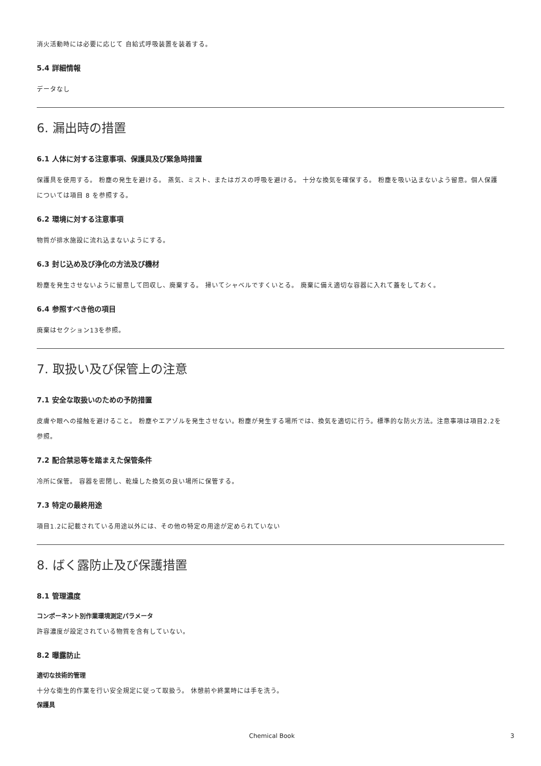消火活動時には必要に応じて 自給式呼吸装置を装着する。
5.4 詳細情報
データなし
6. 漏出時の措置
6.1 人体に対する注意事項、保護具及び緊急時措置
保護具を使用する。 粉塵の発生を避ける。 蒸気、ミスト、またはガスの呼吸を避ける。 十分な換気を確保する。 粉塵を吸い込まないよう留意。個人保護については項目 8 を参照する。
6.2 環境に対する注意事項
物質が排水施設に流れ込まないようにする。
6.3 封じ込め及び浄化の方法及び機材
粉塵を発生させないように留意して回収し、廃棄する。 掃いてシャベルですくいとる。 廃棄に備え適切な容器に入れて蓋をしておく。
6.4 参照すべき他の項目
廃棄はセクション13を参照。
7. 取扱い及び保管上の注意
7.1 安全な取扱いのための予防措置
皮膚や眼への接触を避けること。 粉塵やエアゾルを発生させない。粉塵が発生する場所では、換気を適切に行う。標準的な防火方法。注意事項は項目2.2を参照。
7.2 配合禁忌等を踏まえた保管条件
冷所に保管。 容器を密閉し、乾燥した換気の良い場所に保管する。
7.3 特定の最終用途
項目1.2に記載されている用途以外には、その他の特定の用途が定められていない
8. ばく露防止及び保護措置
8.1 管理濃度
コンポーネント別作業環境測定パラメータ
許容濃度が設定されている物質を含有していない。
8.2 曝露防止
適切な技術的管理
十分な衛生的作業を行い安全規定に従って取扱う。 休憩前や終業時には手を洗う。
保護具
Chemical Book 3